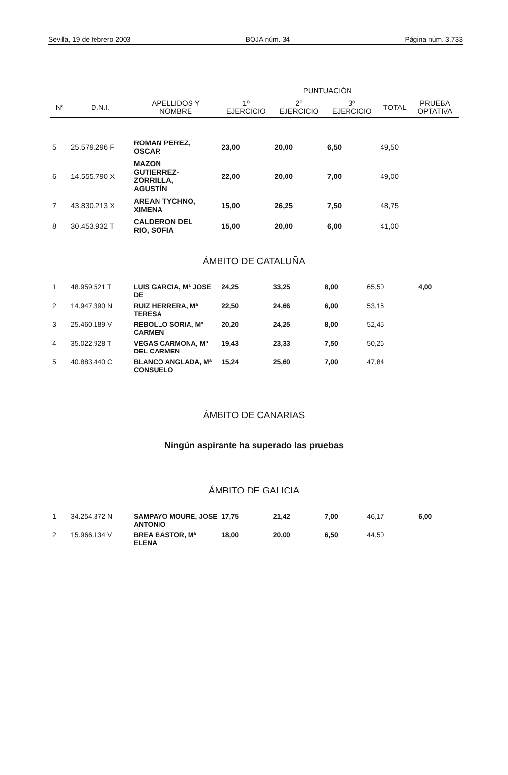Sevilla, 19 de febrero 2003 BOJA núm. 34 Página núm. 3.733
| | | | PUNTUACIÓN | | | | |
| --- | --- | --- | --- | --- | --- | --- | --- |
| Nº | D.N.I. | APELLIDOS Y NOMBRE | 1º EJERCICIO | 2º EJERCICIO | 3º EJERCICIO | TOTAL | PRUEBA OPTATIVA |
| 5 | 25.579.296 F | ROMAN PEREZ, OSCAR | 23,00 | 20,00 | 6,50 | 49,50 | |
| 6 | 14.555.790 X | MAZON GUTIERREZ- ZORRILLA, AGUSTÍN | 22,00 | 20,00 | 7,00 | 49,00 | |
| 7 | 43.830.213 X | AREAN TYCHNO, XIMENA | 15,00 | 26,25 | 7,50 | 48,75 | |
| 8 | 30.453.932 T | CALDERON DEL RIO, SOFIA | 15,00 | 20,00 | 6,00 | 41,00 | |
ÁMBITO DE CATALUÑA
| 1 | 48.959.521 T | LUIS GARCIA, Mª JOSE DE | 24,25 | 33,25 | 8,00 | 65,50 | 4,00 |
| 2 | 14.947.390 N | RUIZ HERRERA, Mª TERESA | 22,50 | 24,66 | 6,00 | 53,16 | |
| 3 | 25.460.189 V | REBOLLO SORIA, Mª CARMEN | 20,20 | 24,25 | 8,00 | 52,45 | |
| 4 | 35.022.928 T | VEGAS CARMONA, Mª DEL CARMEN | 19,43 | 23,33 | 7,50 | 50,26 | |
| 5 | 40.883.440 C | BLANCO ANGLADA, Mª CONSUELO | 15,24 | 25,60 | 7,00 | 47,84 | |
ÁMBITO DE CANARIAS
Ningún aspirante ha superado las pruebas
ÁMBITO DE GALICIA
| 1 | 34.254.372 N | SAMPAYO MOURE, JOSE ANTONIO | 17,75 | 21,42 | 7,00 | 46,17 | 6,00 |
| 2 | 15.966.134 V | BREA BASTOR, Mª ELENA | 18,00 | 20,00 | 6,50 | 44,50 | |